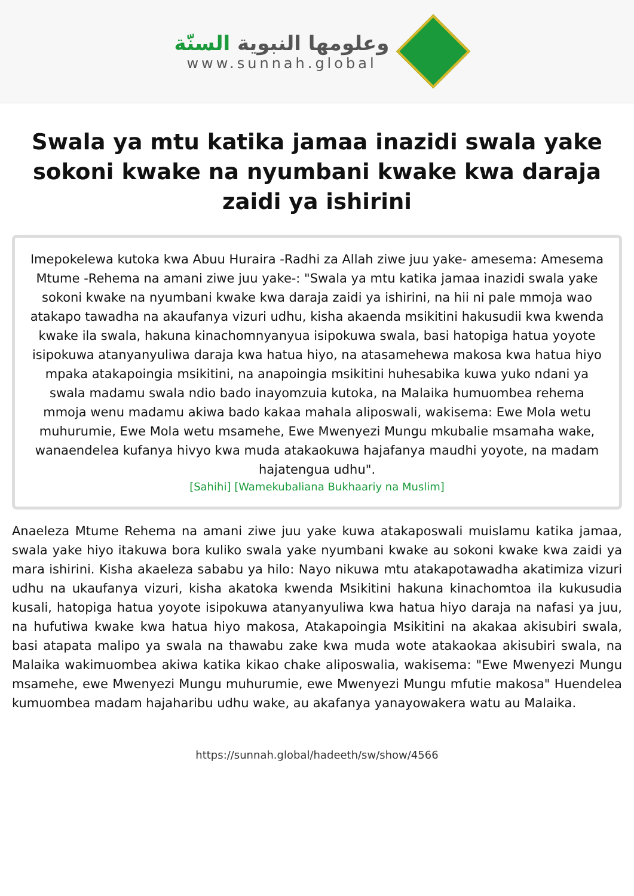وعلومها النبوية السنّة
www.sunnah.global
Swala ya mtu katika jamaa inazidi swala yake sokoni kwake na nyumbani kwake kwa daraja zaidi ya ishirini
Imepokelewa kutoka kwa Abuu Huraira -Radhi za Allah ziwe juu yake- amesema: Amesema Mtume -Rehema na amani ziwe juu yake-: "Swala ya mtu katika jamaa inazidi swala yake sokoni kwake na nyumbani kwake kwa daraja zaidi ya ishirini, na hii ni pale mmoja wao atakapo tawadha na akaufanya vizuri udhu, kisha akaenda msikitini hakusudii kwa kwenda kwake ila swala, hakuna kinachomnyanyua isipokuwa swala, basi hatopiga hatua yoyote isipokuwa atanyanyuliwa daraja kwa hatua hiyo, na atasamehewa makosa kwa hatua hiyo mpaka atakapoingia msikitini, na anapoingia msikitini huhesabika kuwa yuko ndani ya swala madamu swala ndio bado inayomzuia kutoka, na Malaika humuombea rehema mmoja wenu madamu akiwa bado kakaa mahala aliposwali, wakisema: Ewe Mola wetu muhurumie, Ewe Mola wetu msamehe, Ewe Mwenyezi Mungu mkubalie msamaha wake, wanaendelea kufanya hivyo kwa muda atakaokuwa hajafanya maudhi yoyote, na madam hajatengua udhu".
[Sahihi] [Wamekubaliana Bukhaariy na Muslim]
Anaeleza Mtume Rehema na amani ziwe juu yake kuwa atakaposwali muislamu katika jamaa, swala yake hiyo itakuwa bora kuliko swala yake nyumbani kwake au sokoni kwake kwa zaidi ya mara ishirini. Kisha akaeleza sababu ya hilo: Nayo nikuwa mtu atakapotawadha akatimiza vizuri udhu na ukaufanya vizuri, kisha akatoka kwenda Msikitini hakuna kinachomtoa ila kukusudia kusali, hatopiga hatua yoyote isipokuwa atanyanyuliwa kwa hatua hiyo daraja na nafasi ya juu, na hufutiwa kwake kwa hatua hiyo makosa, Atakapoingia Msikitini na akakaa akisubiri swala, basi atapata malipo ya swala na thawabu zake kwa muda wote atakaokaa akisubiri swala, na Malaika wakimuombea akiwa katika kikao chake aliposwalia, wakisema: "Ewe Mwenyezi Mungu msamehe, ewe Mwenyezi Mungu muhurumie, ewe Mwenyezi Mungu mfutie makosa" Huendelea kumuombea madam hajaharibu udhu wake, au akafanya yanayowakera watu au Malaika.
https://sunnah.global/hadeeth/sw/show/4566